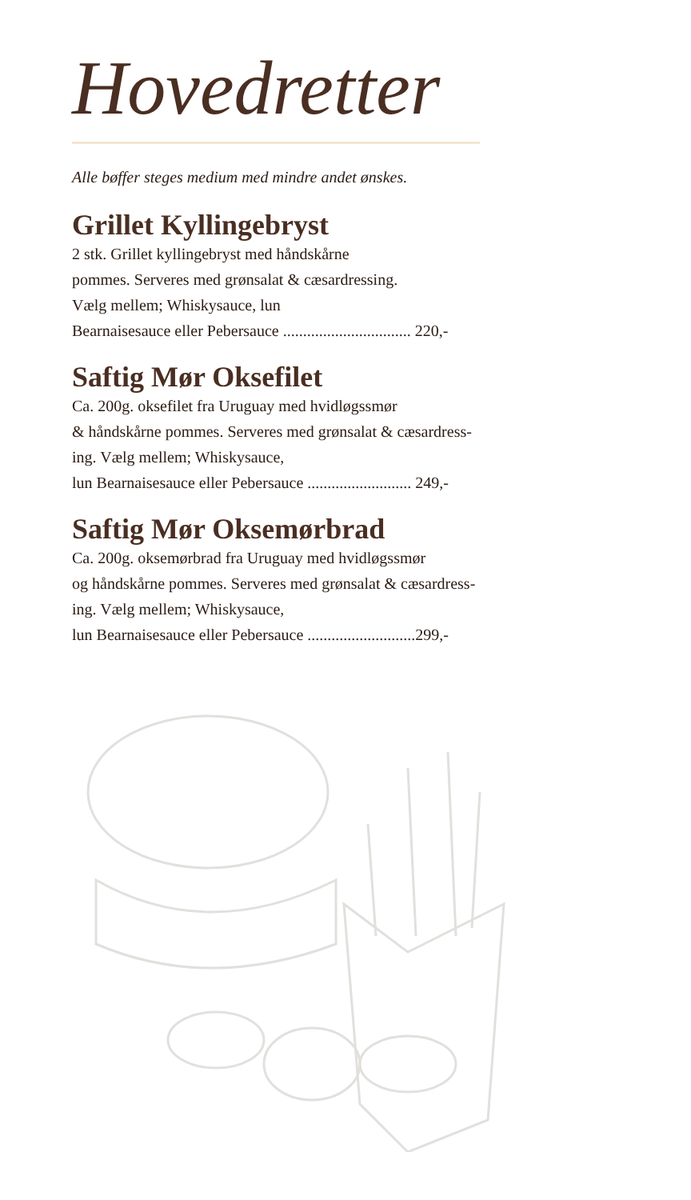Hovedretter
Alle bøffer steges medium med mindre andet ønskes.
Grillet Kyllingebryst
2 stk. Grillet kyllingebryst med håndskårne
pommes. Serveres med grønsalat & cæsardressing.
Vælg mellem; Whiskysauce, lun
Bearnaisesauce eller Pebersauce ................................ 220,-
Saftig Mør Oksefilet
Ca. 200g. oksefilet fra Uruguay med hvidløgssmør
& håndskårne pommes. Serveres med grønsalat & cæsardress-
ing. Vælg mellem; Whiskysauce,
lun Bearnaisesauce eller Pebersauce .......................... 249,-
Saftig Mør Oksemørbrad
Ca. 200g. oksemørbrad fra Uruguay med hvidløgssmør
og håndskårne pommes. Serveres med grønsalat & cæsardress-
ing. Vælg mellem; Whiskysauce,
lun Bearnaisesauce eller Pebersauce ...........................299,-